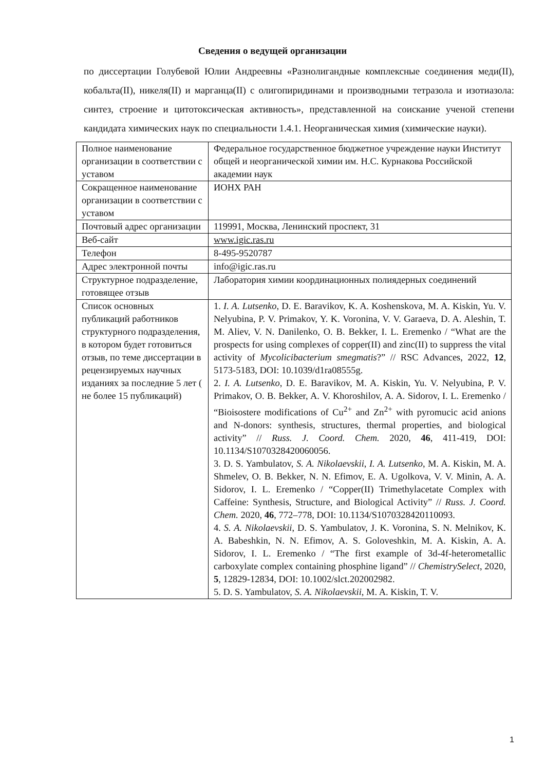Сведения о ведущей организации
по диссертации Голубевой Юлии Андреевны «Разнолигандные комплексные соединения меди(II), кобальта(II), никеля(II) и марганца(II) с олигопиридинами и производными тетразола и изотиазола: синтез, строение и цитотоксическая активность», представленной на соискание ученой степени кандидата химических наук по специальности 1.4.1. Неорганическая химия (химические науки).
| Полное наименование организации в соответствии с уставом | Федеральное государственное бюджетное учреждение науки Институт общей и неорганической химии им. Н.С. Курнакова Российской академии наук |
| Сокращенное наименование организации в соответствии с уставом | ИОНХ РАН |
| Почтовый адрес организации | 119991, Москва, Ленинский проспект, 31 |
| Веб-сайт | www.igic.ras.ru |
| Телефон | 8-495-9520787 |
| Адрес электронной почты | info@igic.ras.ru |
| Структурное подразделение, готовящее отзыв | Лаборатория химии координационных полиядерных соединений |
| Список основных публикаций работников структурного подразделения, в котором будет готовиться отзыв, по теме диссертации в рецензируемых научных изданиях за последние 5 лет ( не более 15 публикаций) | 1. I. A. Lutsenko , D. E. Baravikov, K. A. Koshenskova, M. A. Kiskin, Yu. V. Nelyubina, P. V. Primakov, Y. K. Voronina, V. V. Garaeva, D. A. Aleshin, T. M. Aliev, V. N. Danilenko, O. B. Bekker, I. L. Eremenko / “What are the prospects for using complexes of copper(II) and zinc(II) to suppress the vital activity of Mycolicibacterium smegmatis ?” // RSC Advances, 2022, 12 , 5173-5183, DOI: 10.1039/d1ra08555g. 2. I. A. Lutsenko , D. E. Baravikov, M. A. Kiskin, Yu. V. Nelyubina, P. V. Primakov, O. B. Bekker, A. V. Khoroshilov, A. A. Sidorov, I. L. Eremenko / “Bioisostere modifications of Cu<sup>2+</sup> and Zn<sup>2+</sup> with pyromucic acid anions and N-donors: synthesis, structures, thermal properties, and biological activity” // Russ. J. Coord. Chem. 2020, 46 , 411-419, DOI: 10.1134/S1070328420060056. 3. D. S. Yambulatov, S. A. Nikolaevskii , I. A. Lutsenko , M. A. Kiskin, M. A. Shmelev, O. B. Bekker, N. N. Efimov, E. A. Ugolkova, V. V. Minin, A. A. Sidorov, I. L. Eremenko / “Copper(II) Trimethylacetate Complex with Caffeine: Synthesis, Structure, and Biological Activity” // Russ. J. Coord. Chem. 2020, 46 , 772–778, DOI: 10.1134/S1070328420110093. 4. S. A. Nikolaevskii , D. S. Yambulatov, J. K. Voronina, S. N. Melnikov, K. A. Babeshkin, N. N. Efimov, A. S. Goloveshkin, M. A. Kiskin, A. A. Sidorov, I. L. Eremenko / “The first example of 3d-4f-heterometallic carboxylate complex containing phosphine ligand” // ChemistrySelect , 2020, 5 , 12829-12834, DOI: 10.1002/slct.202002982. 5. D. S. Yambulatov, S. A. Nikolaevskii , M. A. Kiskin, T. V. |
1